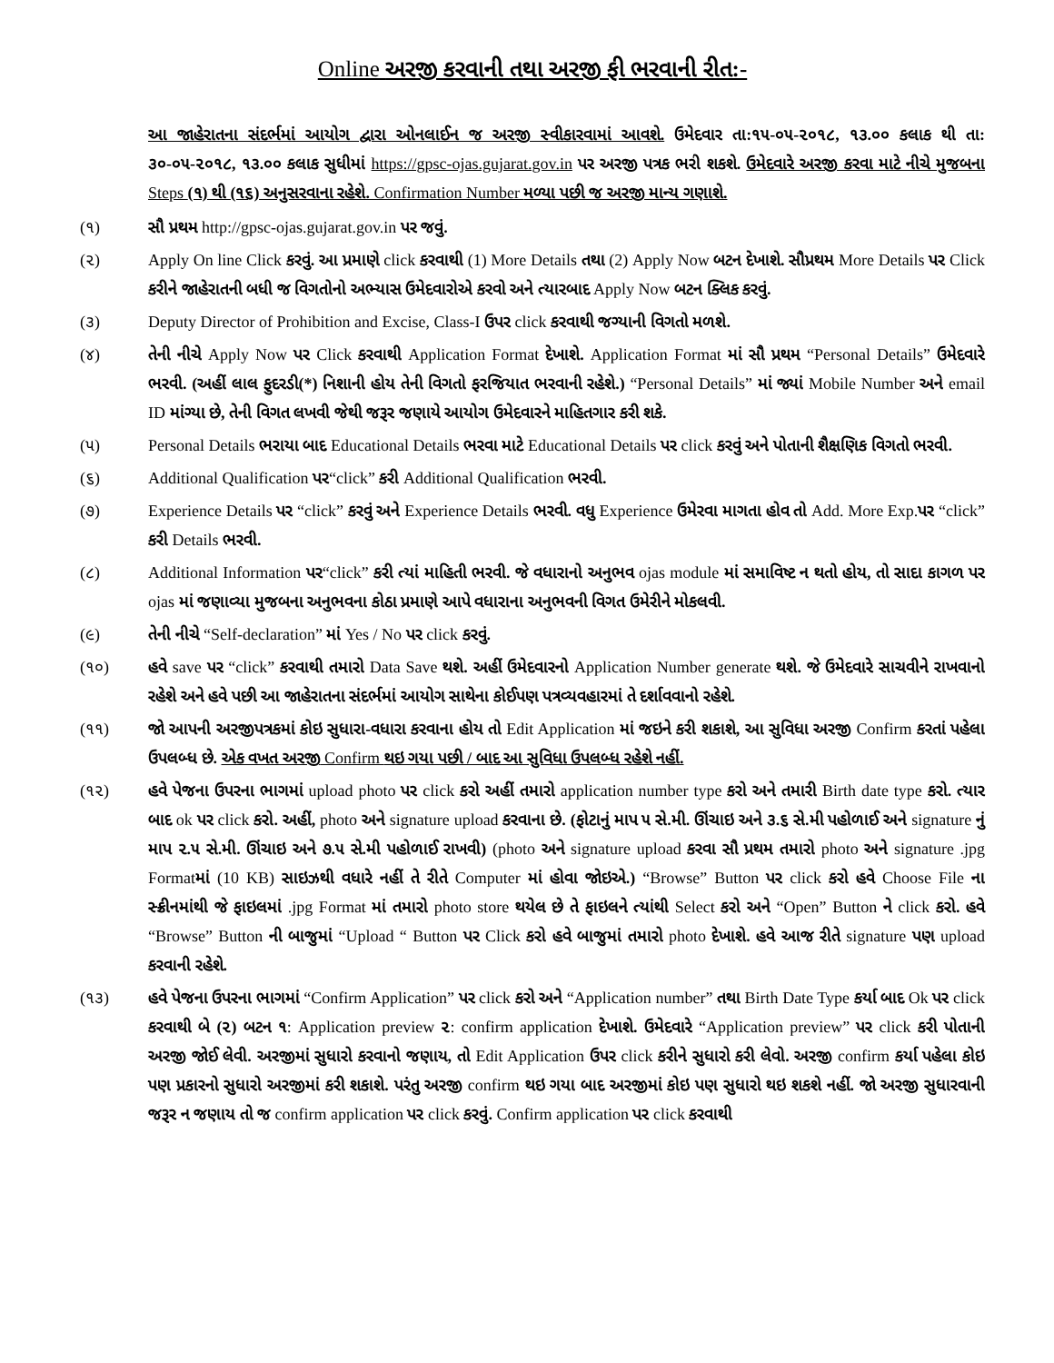Online અરજી કરવાની તથા અરજી ફી ભરવાની રીત:-
આ જાહેરાતના સંદર્ભમાં આયોગ દ્વારા ઓનલાઈન જ અરજી સ્વીકારવામાં આવશે. ઉમેદવાર તા:૧૫-૦૫-૨૦૧૮, ૧૩.૦૦ કલાક થી તા: ૩૦-૦૫-૨૦૧૮, ૧૩.૦૦ કલાક સુધીમાં https://gpsc-ojas.gujarat.gov.in પર અરજી પત્રક ભરી શકશે. ઉમેદવારે અરજી કરવા માટે નીચે મુજબના Steps (૧) થી (૧૬) અનુસરવાના રહેશે. Confirmation Number મળ્યા પછી જ અરજી માન્ય ગણાશે.
(૧) સૌ પ્રથમ http://gpsc-ojas.gujarat.gov.in પર જવું.
(૨) Apply On line Click કરવું. આ પ્રમાણે click કરવાથી (1) More Details તથા (2) Apply Now બટન દેખાશે. સૌપ્રથમ More Details પર Click કરીને જાહેરાતની બધી જ વિગતોનો અભ્યાસ ઉમેદવારોએ કરવો અને ત્યારબાદ Apply Now બટન ક્લિક કરવું.
(૩) Deputy Director of Prohibition and Excise, Class-I ઉપર click કરવાથી જગ્યાની વિગતો મળશે.
(૪) તેની નીચે Apply Now પર Click કરવાથી Application Format દેખાશે. Application Format માં સૌ પ્રથમ “Personal Details” ઉમેદવારે ભરવી. (અહીં લાલ ફુદરડી(*) નિશાની હોય તેની વિગતો ફરજિયાત ભરવાની રહેશે.) “Personal Details” માં જ્યાં Mobile Number અને email ID માંગ્યા છે, તેની વિગત લખવી જેથી જરૂર જણાયે આયોગ ઉમેદવારને માહિતગાર કરી શકે.
(૫) Personal Details ભરાયા બાદ Educational Details ભરવા માટે Educational Details પર click કરવું અને પોતાની શૈક્ષણિક વિગતો ભરવી.
(૬) Additional Qualification પર“click” કરી Additional Qualification ભરવી.
(૭) Experience Details પર “click” કરવું અને Experience Details ભરવી. વધુ Experience ઉમેરવા માગતા હોવ તો Add. More Exp.પર “click” કરી Details ભરવી.
(૮) Additional Information પર“click” કરી ત્યાં માહિતી ભરવી. જે વધારાનો અનુભવ ojas module માં સમાવિષ્ટ ન થતો હોય, તો સાદા કાગળ પર ojas માં જણાવ્યા મુજબના અનુભવના કોઠા પ્રમાણે આપે વધારાના અનુભવની વિગત ઉમેરીને મોકલવી.
(૯) તેની નીચે “Self-declaration” માં Yes / No પર click કરવું.
(૧૦) હવે save પર “click” કરવાથી તમારો Data Save થશે. અહીં ઉમેદવારનો Application Number generate થશે. જે ઉમેદવારે સાચવીને રાખવાનો રહેશે અને હવે પછી આ જાહેરાતના સંદર્ભમાં આયોગ સાથેના કોઈપણ પત્રવ્યવહારમાં તે દર્શાવવાનો રહેશે.
(૧૧) જો આપની અરજીપત્રકમાં કોઇ સુધારા-વધારા કરવાના હોય તો Edit Application માં જઇને કરી શકાશે, આ સુવિધા અરજી Confirm કરતાં પહેલા ઉપલબ્ધ છે. એક વખત અરજી Confirm થઇ ગયા પછી / બાદ આ સુવિધા ઉપલબ્ધ રહેશે નહીં.
(૧૨) હવે પેજના ઉપરના ભાગમાં upload photo પર click કરો અહીં તમારો application number type કરો અને તમારી Birth date type કરો. ત્યાર બાદ ok પર click કરો. અહીં, photo અને signature upload કરવાના છે. (ફોટાનું માપ ૫ સે.મી. ઊંચાઇ અને ૩.૬ સે.મી પહોળાઈ અને signature નું માપ ૨.૫ સે.મી. ઊંચાઇ અને ૭.૫ સે.મી પહોળાઈ રાખવી) (photo અને signature upload કરવા સૌ પ્રથમ તમારો photo અને signature .jpg Formatમાં (10 KB) સાઇઝથી વધારે નહીં તે રીતે Computer માં હોવા જોઇએ.) “Browse” Button પર click કરો હવે Choose File ના સ્ક્રીનમાંથી જે ફાઇલમાં .jpg Format માં તમારો photo store થયેલ છે તે ફાઇલને ત્યાંથી Select કરો અને “Open” Button ને click કરો. હવે “Browse” Button ની બાજુમાં “Upload “ Button પર Click કરો હવે બાજુમાં તમારો photo દેખાશે. હવે આજ રીતે signature પણ upload કરવાની રહેશે.
(૧૩) હવે પેજના ઉપરના ભાગમાં “Confirm Application” પર click કરો અને “Application number” તથા Birth Date Type કર્યા બાદ Ok પર click કરવાથી બે (૨) બટન ૧: Application preview ૨: confirm application દેખાશે. ઉમેદવારે “Application preview” પર click કરી પોતાની અરજી જોઈ લેવી. અરજીમાં સુધારો કરવાનો જણાય, તો Edit Application ઉપર click કરીને સુધારો કરી લેવો. અરજી confirm કર્યા પહેલા કોઇ પણ પ્રકારનો સુધારો અરજીમાં કરી શકાશે. પરંતુ અરજી confirm થઇ ગયા બાદ અરજીમાં કોઇ પણ સુધારો થઇ શકશે નહીં. જો અરજી સુધારવાની જરૂર ન જણાય તો જ confirm application પર click કરવું. Confirm application પર click કરવાથી